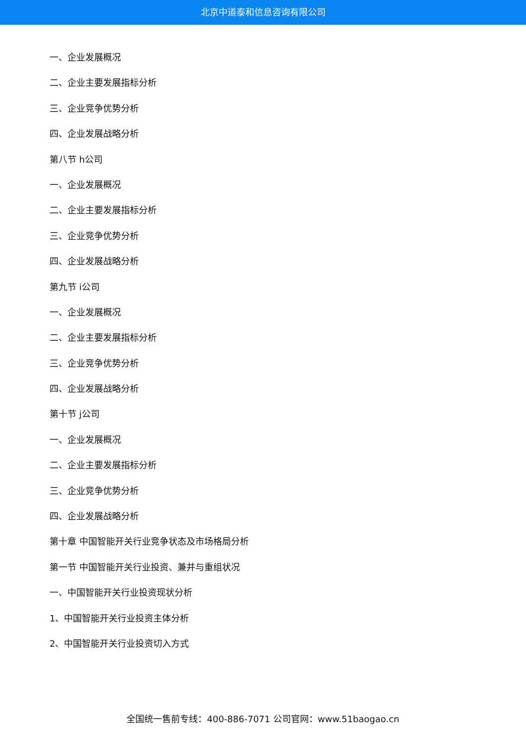北京中道泰和信息咨询有限公司
一、企业发展概况
二、企业主要发展指标分析
三、企业竞争优势分析
四、企业发展战略分析
第八节 h公司
一、企业发展概况
二、企业主要发展指标分析
三、企业竞争优势分析
四、企业发展战略分析
第九节 i公司
一、企业发展概况
二、企业主要发展指标分析
三、企业竞争优势分析
四、企业发展战略分析
第十节 j公司
一、企业发展概况
二、企业主要发展指标分析
三、企业竞争优势分析
四、企业发展战略分析
第十章 中国智能开关行业竞争状态及市场格局分析
第一节 中国智能开关行业投资、兼并与重组状况
一、中国智能开关行业投资现状分析
1、中国智能开关行业投资主体分析
2、中国智能开关行业投资切入方式
全国统一售前专线：400-886-7071 公司官网：www.51baogao.cn